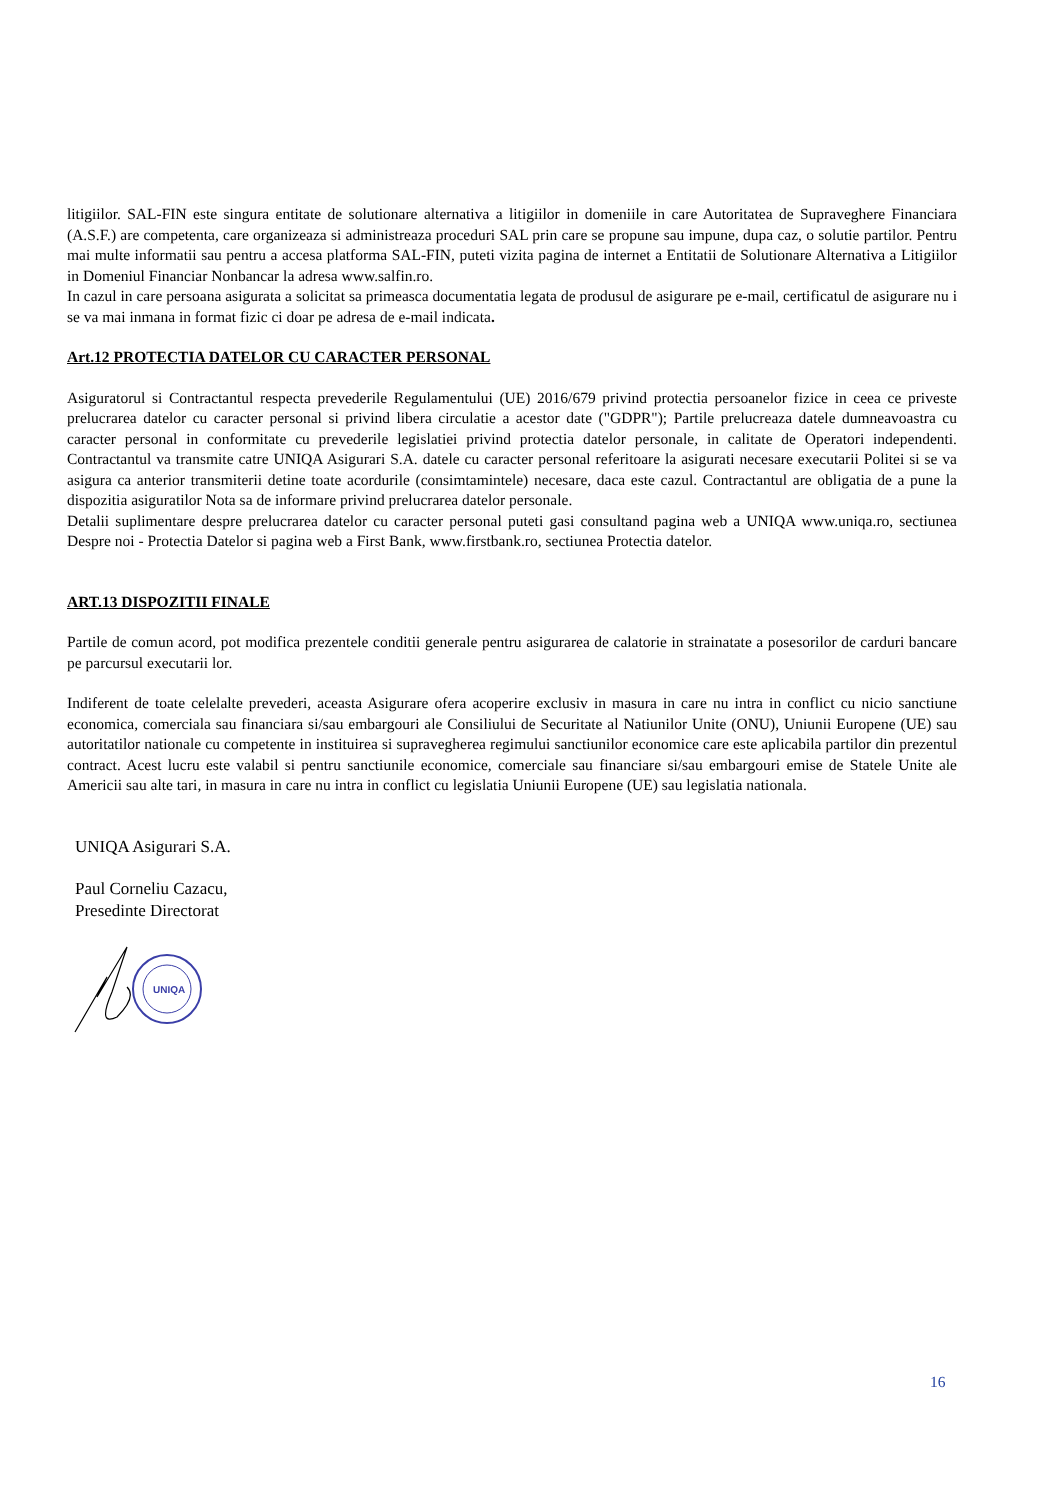litigiilor. SAL-FIN este singura entitate de solutionare alternativa a litigiilor in domeniile in care Autoritatea de Supraveghere Financiara (A.S.F.) are competenta, care organizeaza si administreaza proceduri SAL prin care se propune sau impune, dupa caz, o solutie partilor. Pentru mai multe informatii sau pentru a accesa platforma SAL-FIN, puteti vizita pagina de internet a Entitatii de Solutionare Alternativa a Litigiilor in Domeniul Financiar Nonbancar la adresa www.salfin.ro.
In cazul in care persoana asigurata a solicitat sa primeasca documentatia legata de produsul de asigurare pe e-mail, certificatul de asigurare nu i se va mai inmana in format fizic ci doar pe adresa de e-mail indicata.
Art.12 PROTECTIA DATELOR CU CARACTER PERSONAL
Asiguratorul si Contractantul respecta prevederile Regulamentului (UE) 2016/679 privind protectia persoanelor fizice in ceea ce priveste prelucrarea datelor cu caracter personal si privind libera circulatie a acestor date ("GDPR"); Partile prelucreaza datele dumneavoastra cu caracter personal in conformitate cu prevederile legislatiei privind protectia datelor personale, in calitate de Operatori independenti. Contractantul va transmite catre UNIQA Asigurari S.A. datele cu caracter personal referitoare la asigurati necesare executarii Politei si se va asigura ca anterior transmiterii detine toate acordurile (consimtamintele) necesare, daca este cazul. Contractantul are obligatia de a pune la dispozitia asiguratilor Nota sa de informare privind prelucrarea datelor personale.
Detalii suplimentare despre prelucrarea datelor cu caracter personal puteti gasi consultand pagina web a UNIQA www.uniqa.ro, sectiunea Despre noi - Protectia Datelor si pagina web a First Bank, www.firstbank.ro, sectiunea Protectia datelor.
ART.13 DISPOZITII FINALE
Partile de comun acord, pot modifica prezentele conditii generale pentru asigurarea de calatorie in strainatate a posesorilor de carduri bancare pe parcursul executarii lor.
Indiferent de toate celelalte prevederi, aceasta Asigurare ofera acoperire exclusiv in masura in care nu intra in conflict cu nicio sanctiune economica, comerciala sau financiara si/sau embargouri ale Consiliului de Securitate al Natiunilor Unite (ONU), Uniunii Europene (UE) sau autoritatilor nationale cu competente in instituirea si supravegherea regimului sanctiunilor economice care este aplicabila partilor din prezentul contract. Acest lucru este valabil si pentru sanctiunile economice, comerciale sau financiare si/sau embargouri emise de Statele Unite ale Americii sau alte tari, in masura in care nu intra in conflict cu legislatia Uniunii Europene (UE) sau legislatia nationala.
UNIQA Asigurari S.A.
Paul Corneliu Cazacu,
Presedinte Directorat
UNIQA
16